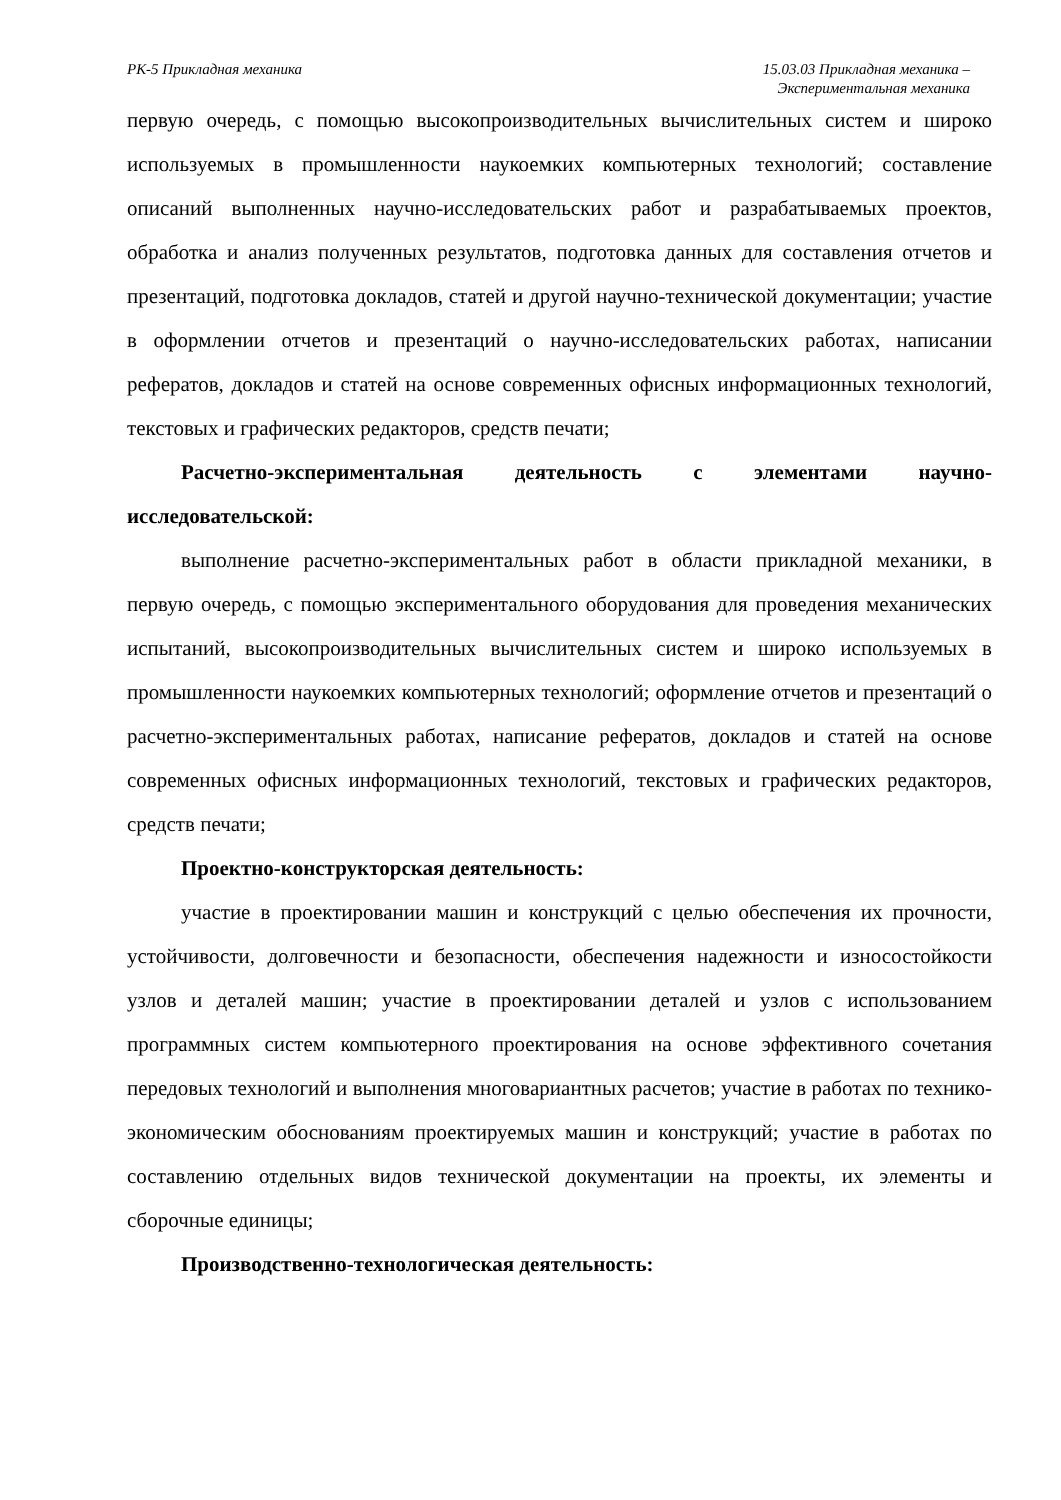РК-5 Прикладная механика 15.03.03 Прикладная механика –
Экспериментальная механика
первую очередь, с помощью высокопроизводительных вычислительных систем и широко используемых в промышленности наукоемких компьютерных технологий; составление описаний выполненных научно-исследовательских работ и разрабатываемых проектов, обработка и анализ полученных результатов, подготовка данных для составления отчетов и презентаций, подготовка докладов, статей и другой научно-технической документации; участие в оформлении отчетов и презентаций о научно-исследовательских работах, написании рефератов, докладов и статей на основе современных офисных информационных технологий, текстовых и графических редакторов, средств печати;
Расчетно-экспериментальная деятельность с элементами научно-исследовательской:
выполнение расчетно-экспериментальных работ в области прикладной механики, в первую очередь, с помощью экспериментального оборудования для проведения механических испытаний, высокопроизводительных вычислительных систем и широко используемых в промышленности наукоемких компьютерных технологий; оформление отчетов и презентаций о расчетно-экспериментальных работах, написание рефератов, докладов и статей на основе современных офисных информационных технологий, текстовых и графических редакторов, средств печати;
Проектно-конструкторская деятельность:
участие в проектировании машин и конструкций с целью обеспечения их прочности, устойчивости, долговечности и безопасности, обеспечения надежности и износостойкости узлов и деталей машин; участие в проектировании деталей и узлов с использованием программных систем компьютерного проектирования на основе эффективного сочетания передовых технологий и выполнения многовариантных расчетов; участие в работах по технико-экономическим обоснованиям проектируемых машин и конструкций; участие в работах по составлению отдельных видов технической документации на проекты, их элементы и сборочные единицы;
Производственно-технологическая деятельность: